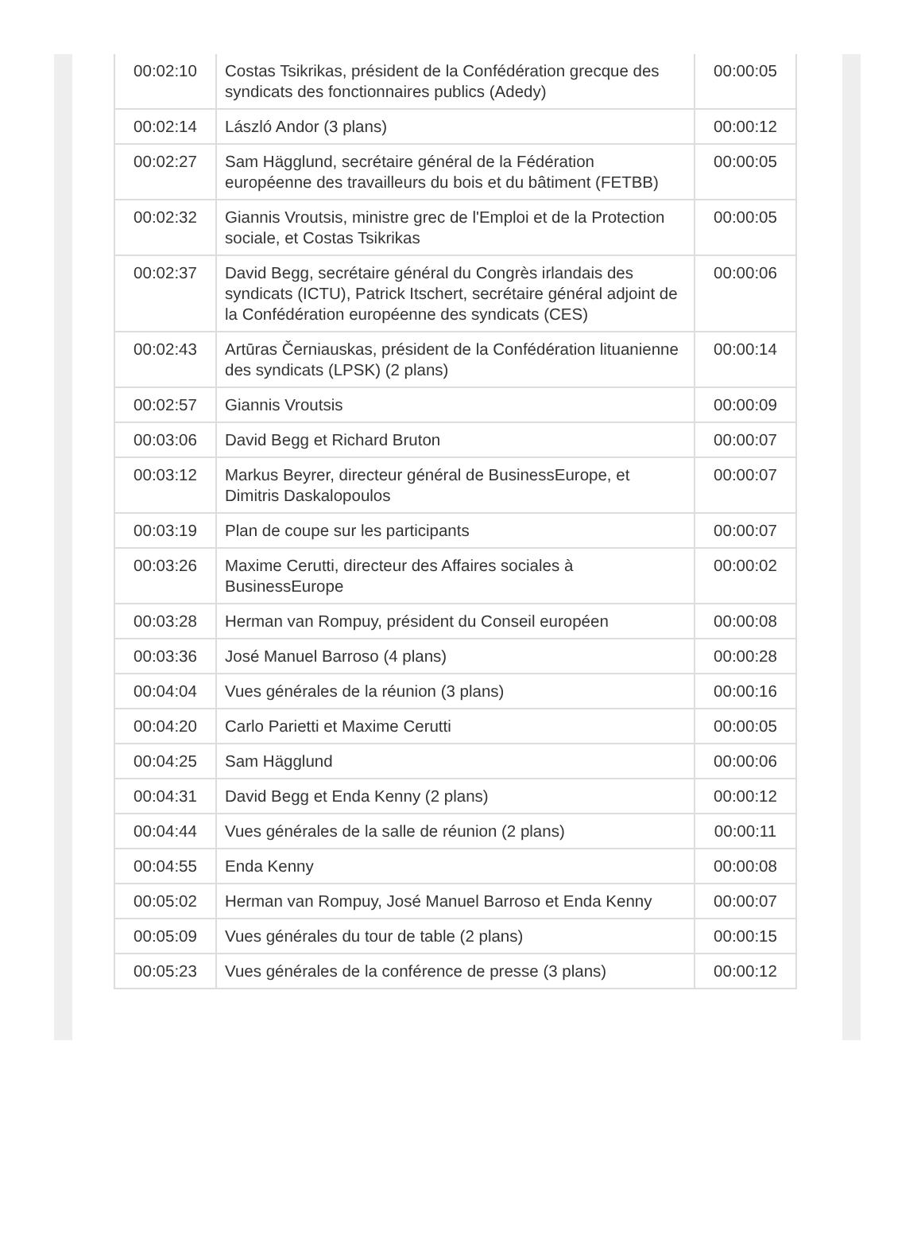| 00:02:10 | Costas Tsikrikas, président de la Confédération grecque des syndicats des fonctionnaires publics (Adedy) | 00:00:05 |
| 00:02:14 | László Andor (3 plans) | 00:00:12 |
| 00:02:27 | Sam Hägglund, secrétaire général de la Fédération européenne des travailleurs du bois et du bâtiment (FETBB) | 00:00:05 |
| 00:02:32 | Giannis Vroutsis, ministre grec de l'Emploi et de la Protection sociale, et Costas Tsikrikas | 00:00:05 |
| 00:02:37 | David Begg, secrétaire général du Congrès irlandais des syndicats (ICTU), Patrick Itschert, secrétaire général adjoint de la Confédération européenne des syndicats (CES) | 00:00:06 |
| 00:02:43 | Artūras Černiauskas, président de la Confédération lituanienne des syndicats (LPSK) (2 plans) | 00:00:14 |
| 00:02:57 | Giannis Vroutsis | 00:00:09 |
| 00:03:06 | David Begg et Richard Bruton | 00:00:07 |
| 00:03:12 | Markus Beyrer, directeur général de BusinessEurope, et Dimitris Daskalopoulos | 00:00:07 |
| 00:03:19 | Plan de coupe sur les participants | 00:00:07 |
| 00:03:26 | Maxime Cerutti, directeur des Affaires sociales à BusinessEurope | 00:00:02 |
| 00:03:28 | Herman van Rompuy, président du Conseil européen | 00:00:08 |
| 00:03:36 | José Manuel Barroso (4 plans) | 00:00:28 |
| 00:04:04 | Vues générales de la réunion (3 plans) | 00:00:16 |
| 00:04:20 | Carlo Parietti et Maxime Cerutti | 00:00:05 |
| 00:04:25 | Sam Hägglund | 00:00:06 |
| 00:04:31 | David Begg et Enda Kenny (2 plans) | 00:00:12 |
| 00:04:44 | Vues générales de la salle de réunion (2 plans) | 00:00:11 |
| 00:04:55 | Enda Kenny | 00:00:08 |
| 00:05:02 | Herman van Rompuy, José Manuel Barroso et Enda Kenny | 00:00:07 |
| 00:05:09 | Vues générales du tour de table (2 plans) | 00:00:15 |
| 00:05:23 | Vues générales de la conférence de presse (3 plans) | 00:00:12 |